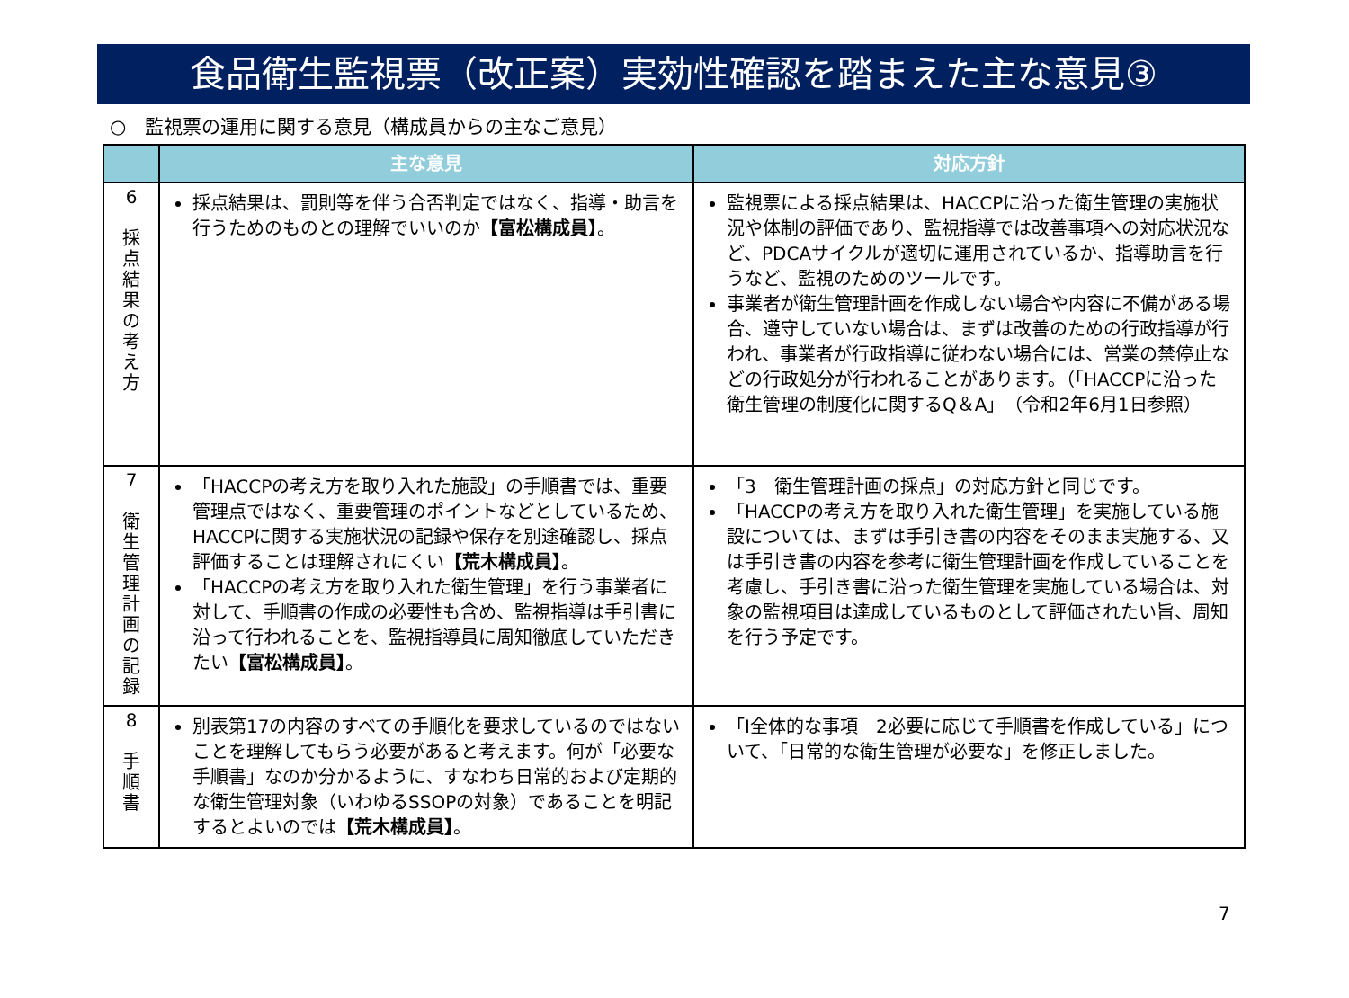食品衛生監視票（改正案）実効性確認を踏まえた主な意見③
○　監視票の運用に関する意見（構成員からの主なご意見）
| | 主な意見 | 対応方針 |
| --- | --- | --- |
| 6 採 点 結 果 の 考 え 方 | 採点結果は、罰則等を伴う合否判定ではなく、指導・助言を行うためのものとの理解でいいのか 【富松構成員】 。 | 監視票による採点結果は、HACCPに沿った衛生管理の実施状況や体制の評価であり、監視指導では改善事項への対応状況など、PDCAサイクルが適切に運用されているか、指導助言を行うなど、監視のためのツールです。 事業者が衛生管理計画を作成しない場合や内容に不備がある場合、遵守していない場合は、まずは改善のための行政指導が行われ、事業者が行政指導に従わない場合には、営業の禁停止などの行政処分が行われることがあります。（「HACCPに沿った衛生管理の制度化に関するQ＆A」（令和2年6月1日参照） |
| 7 衛 生 管 理 計 画 の 記 録 | 「HACCPの考え方を取り入れた施設」の手順書では、重要管理点ではなく、重要管理のポイントなどとしているため、HACCPに関する実施状況の記録や保存を別途確認し、採点評価することは理解されにくい 【荒木構成員】 。 「HACCPの考え方を取り入れた衛生管理」を行う事業者に対して、手順書の作成の必要性も含め、監視指導は手引書に沿って行われることを、監視指導員に周知徹底していただきたい 【富松構成員】 。 | 「3 衛生管理計画の採点」の対応方針と同じです。 「HACCPの考え方を取り入れた衛生管理」を実施している施設については、まずは手引き書の内容をそのまま実施する、又は手引き書の内容を参考に衛生管理計画を作成していることを考慮し、手引き書に沿った衛生管理を実施している場合は、対象の監視項目は達成しているものとして評価されたい旨、周知を行う予定です。 |
| 8 手 順 書 | 別表第17の内容のすべての手順化を要求しているのではないことを理解してもらう必要があると考えます。何が「必要な手順書」なのか分かるように、すなわち日常的および定期的な衛生管理対象（いわゆるSSOPの対象）であることを明記するとよいのでは 【荒木構成員】 。 | 「Ⅰ全体的な事項 2必要に応じて手順書を作成している」について、「日常的な衛生管理が必要な」を修正しました。 |
7